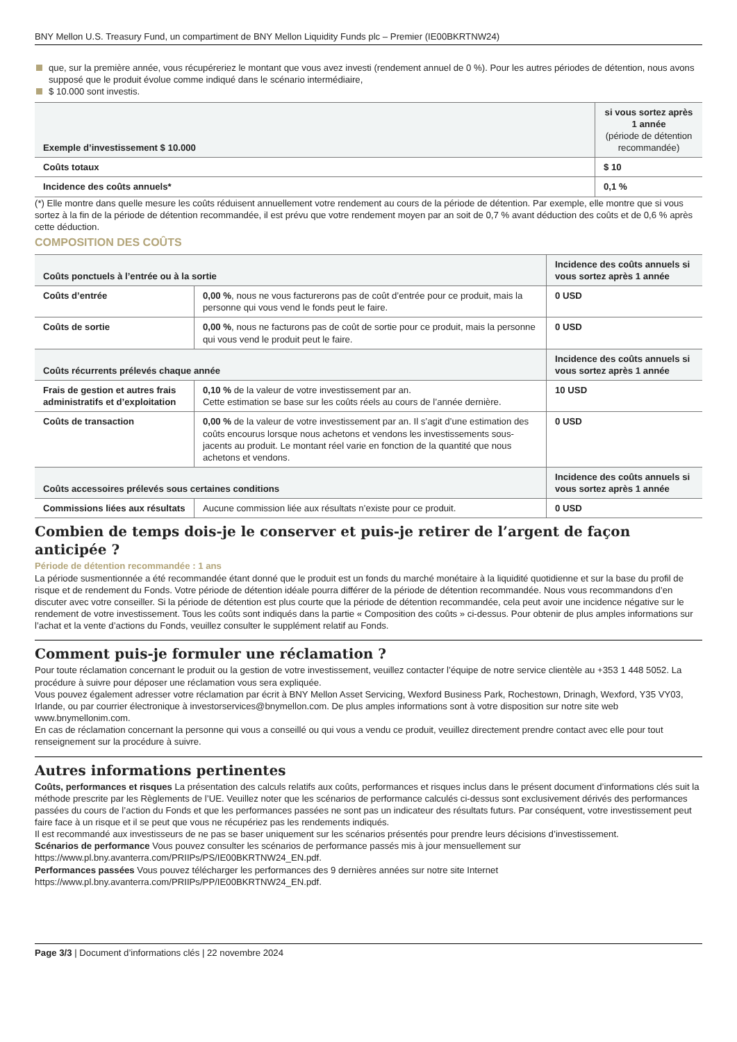BNY Mellon U.S. Treasury Fund, un compartiment de BNY Mellon Liquidity Funds plc – Premier (IE00BKRTNW24)
que, sur la première année, vous récupéreriez le montant que vous avez investi (rendement annuel de 0 %). Pour les autres périodes de détention, nous avons supposé que le produit évolue comme indiqué dans le scénario intermédiaire,
$ 10.000 sont investis.
| Exemple d’investissement $ 10.000 | si vous sortez après 1 année (période de détention recommandée) |
| Coûts totaux | $ 10 |
| Incidence des coûts annuels* | 0,1 % |
(*) Elle montre dans quelle mesure les coûts réduisent annuellement votre rendement au cours de la période de détention. Par exemple, elle montre que si vous sortez à la fin de la période de détention recommandée, il est prévu que votre rendement moyen par an soit de 0,7 % avant déduction des coûts et de 0,6 % après cette déduction.
COMPOSITION DES COÛTS
| Coûts ponctuels à l’entrée ou à la sortie | | Incidence des coûts annuels si vous sortez après 1 année |
| --- | --- | --- |
| Coûts d’entrée | 0,00 % , nous ne vous facturerons pas de coût d’entrée pour ce produit, mais la personne qui vous vend le fonds peut le faire. | 0 USD |
| Coûts de sortie | 0,00 % , nous ne facturons pas de coût de sortie pour ce produit, mais la personne qui vous vend le produit peut le faire. | 0 USD |
| Coûts récurrents prélevés chaque année | | Incidence des coûts annuels si vous sortez après 1 année |
| Frais de gestion et autres frais administratifs et d’exploitation | 0,10 % de la valeur de votre investissement par an. Cette estimation se base sur les coûts réels au cours de l’année dernière. | 10 USD |
| Coûts de transaction | 0,00 % de la valeur de votre investissement par an. Il s’agit d’une estimation des coûts encourus lorsque nous achetons et vendons les investissements sous-jacents au produit. Le montant réel varie en fonction de la quantité que nous achetons et vendons. | 0 USD |
| Coûts accessoires prélevés sous certaines conditions | | Incidence des coûts annuels si vous sortez après 1 année |
| Commissions liées aux résultats | Aucune commission liée aux résultats n’existe pour ce produit. | 0 USD |
Combien de temps dois-je le conserver et puis-je retirer de l’argent de façon anticipée ?
Période de détention recommandée : 1 ans
La période susmentionnée a été recommandée étant donné que le produit est un fonds du marché monétaire à la liquidité quotidienne et sur la base du profil de risque et de rendement du Fonds. Votre période de détention idéale pourra différer de la période de détention recommandée. Nous vous recommandons d’en discuter avec votre conseiller. Si la période de détention est plus courte que la période de détention recommandée, cela peut avoir une incidence négative sur le rendement de votre investissement. Tous les coûts sont indiqués dans la partie « Composition des coûts » ci-dessus. Pour obtenir de plus amples informations sur l’achat et la vente d’actions du Fonds, veuillez consulter le supplément relatif au Fonds.
Comment puis-je formuler une réclamation ?
Pour toute réclamation concernant le produit ou la gestion de votre investissement, veuillez contacter l’équipe de notre service clientèle au +353 1 448 5052. La procédure à suivre pour déposer une réclamation vous sera expliquée.
Vous pouvez également adresser votre réclamation par écrit à BNY Mellon Asset Servicing, Wexford Business Park, Rochestown, Drinagh, Wexford, Y35 VY03, Irlande, ou par courrier électronique à investorservices@bnymellon.com. De plus amples informations sont à votre disposition sur notre site web www.bnymellonim.com.
En cas de réclamation concernant la personne qui vous a conseillé ou qui vous a vendu ce produit, veuillez directement prendre contact avec elle pour tout renseignement sur la procédure à suivre.
Autres informations pertinentes
Coûts, performances et risques La présentation des calculs relatifs aux coûts, performances et risques inclus dans le présent document d’informations clés suit la méthode prescrite par les Règlements de l’UE. Veuillez noter que les scénarios de performance calculés ci-dessus sont exclusivement dérivés des performances passées du cours de l’action du Fonds et que les performances passées ne sont pas un indicateur des résultats futurs. Par conséquent, votre investissement peut faire face à un risque et il se peut que vous ne récupériez pas les rendements indiqués.
Il est recommandé aux investisseurs de ne pas se baser uniquement sur les scénarios présentés pour prendre leurs décisions d’investissement.
Scénarios de performance Vous pouvez consulter les scénarios de performance passés mis à jour mensuellement sur https://www.pl.bny.avanterra.com/PRIIPs/PS/IE00BKRTNW24_EN.pdf.
Performances passées Vous pouvez télécharger les performances des 9 dernières années sur notre site Internet https://www.pl.bny.avanterra.com/PRIIPs/PP/IE00BKRTNW24_EN.pdf.
Page 3/3 | Document d’informations clés | 22 novembre 2024